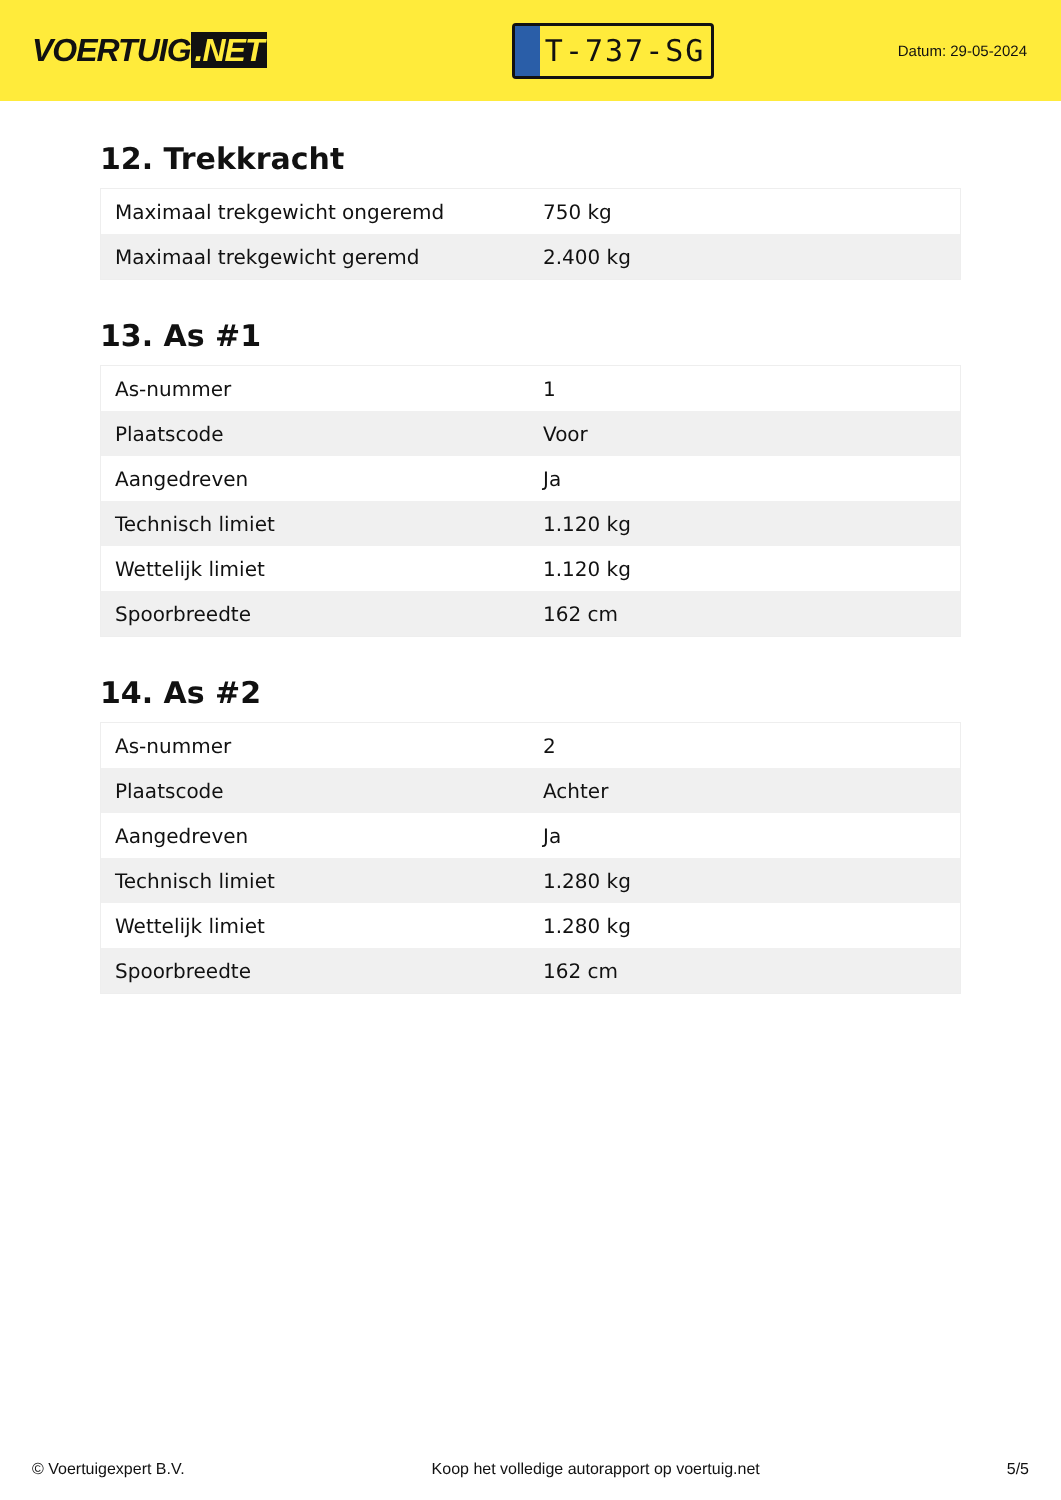VOERTUIG.NET
T-737-SG
Datum: 29-05-2024
12. Trekkracht
| Maximaal trekgewicht ongeremd | 750 kg |
| Maximaal trekgewicht geremd | 2.400 kg |
13. As #1
| As-nummer | 1 |
| Plaatscode | Voor |
| Aangedreven | Ja |
| Technisch limiet | 1.120 kg |
| Wettelijk limiet | 1.120 kg |
| Spoorbreedte | 162 cm |
14. As #2
| As-nummer | 2 |
| Plaatscode | Achter |
| Aangedreven | Ja |
| Technisch limiet | 1.280 kg |
| Wettelijk limiet | 1.280 kg |
| Spoorbreedte | 162 cm |
© Voertuigexpert B.V. Koop het volledige autorapport op voertuig.net 5/5